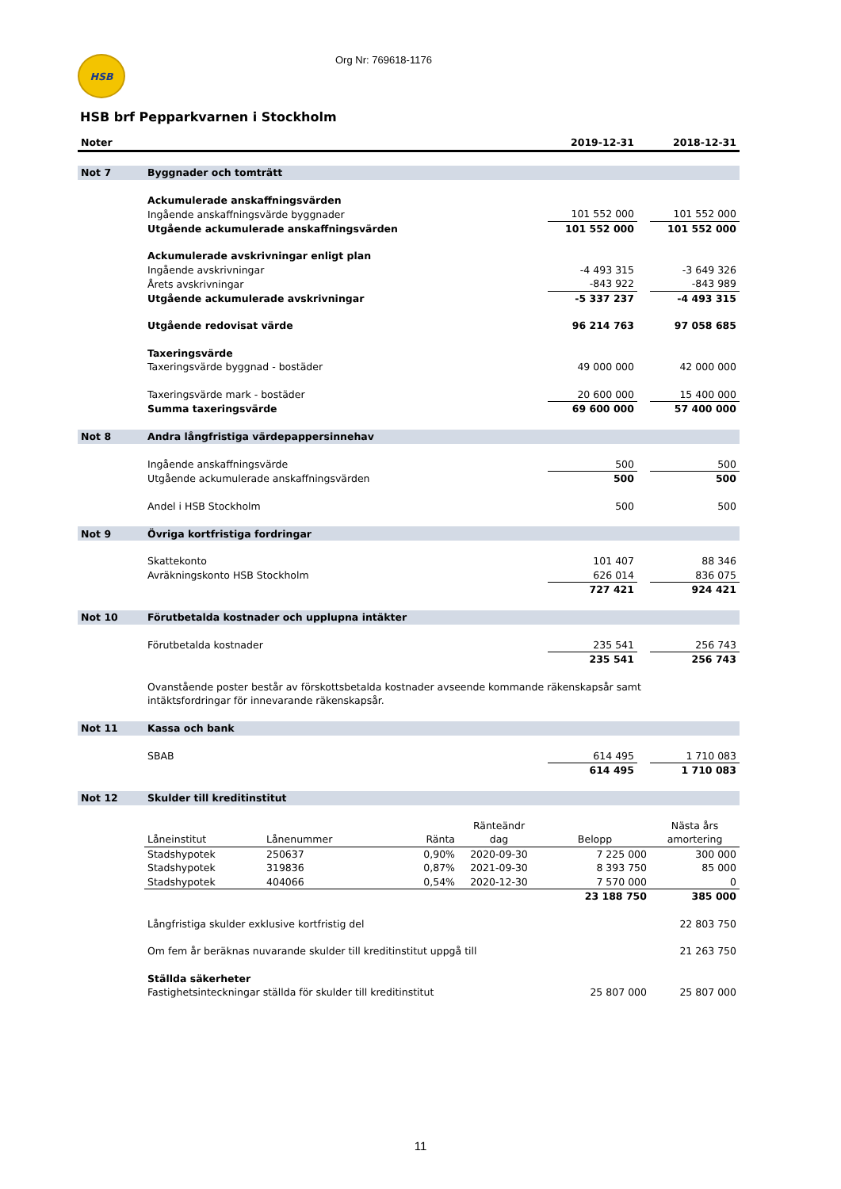HSB
Org Nr: 769618-1176
HSB brf Pepparkvarnen i Stockholm
| Noter | | 2019-12-31 | | 2018-12-31 |
| --- | --- | --- | --- | --- |
| Not 7 | Byggnader och tomträtt | | | |
| | Ackumulerade anskaffningsvärden | | | |
| | Ingående anskaffningsvärde byggnader | 101 552 000 | | 101 552 000 |
| | Utgående ackumulerade anskaffningsvärden | 101 552 000 | | 101 552 000 |
| | Ackumulerade avskrivningar enligt plan | | | |
| | Ingående avskrivningar | -4 493 315 | | -3 649 326 |
| | Årets avskrivningar | -843 922 | | -843 989 |
| | Utgående ackumulerade avskrivningar | -5 337 237 | | -4 493 315 |
| | Utgående redovisat värde | 96 214 763 | | 97 058 685 |
| | Taxeringsvärde | | | |
| | Taxeringsvärde byggnad - bostäder | 49 000 000 | | 42 000 000 |
| | Taxeringsvärde mark - bostäder | 20 600 000 | | 15 400 000 |
| | Summa taxeringsvärde | 69 600 000 | | 57 400 000 |
| Not 8 | Andra långfristiga värdepappersinnehav | | | |
| | Ingående anskaffningsvärde | 500 | | 500 |
| | Utgående ackumulerade anskaffningsvärden | 500 | | 500 |
| | Andel i HSB Stockholm | 500 | | 500 |
| Not 9 | Övriga kortfristiga fordringar | | | |
| | Skattekonto | 101 407 | | 88 346 |
| | Avräkningskonto HSB Stockholm | 626 014 | | 836 075 |
| | | 727 421 | | 924 421 |
| Not 10 | Förutbetalda kostnader och upplupna intäkter | | | |
| | Förutbetalda kostnader | 235 541 | | 256 743 |
| | | 235 541 | | 256 743 |
| | Ovanstående poster består av förskottsbetalda kostnader avseende kommande räkenskapsår samt intäktsfordringar för innevarande räkenskapsår. | | | |
| Not 11 | Kassa och bank | | | |
| | SBAB | 614 495 | | 1 710 083 |
| | | 614 495 | | 1 710 083 |
| Not 12 | Skulder till kreditinstitut | | | |
| | Låneinstitut | Lånenummer | Ränta | Ränteändr dag | Belopp | Nästa års amortering |
| | Stadshypotek | 250637 | 0,90% | 2020-09-30 | 7 225 000 | 300 000 |
| | Stadshypotek | 319836 | 0,87% | 2021-09-30 | 8 393 750 | 85 000 |
| | Stadshypotek | 404066 | 0,54% | 2020-12-30 | 7 570 000 | 0 |
| | | | | | 23 188 750 | 385 000 |
| | Långfristiga skulder exklusive kortfristig del | | | | | 22 803 750 |
| | Om fem år beräknas nuvarande skulder till kreditinstitut uppgå till | | | | | 21 263 750 |
| | Ställda säkerheter | | | | | |
| | Fastighetsinteckningar ställda för skulder till kreditinstitut | | | | 25 807 000 | 25 807 000 |
11